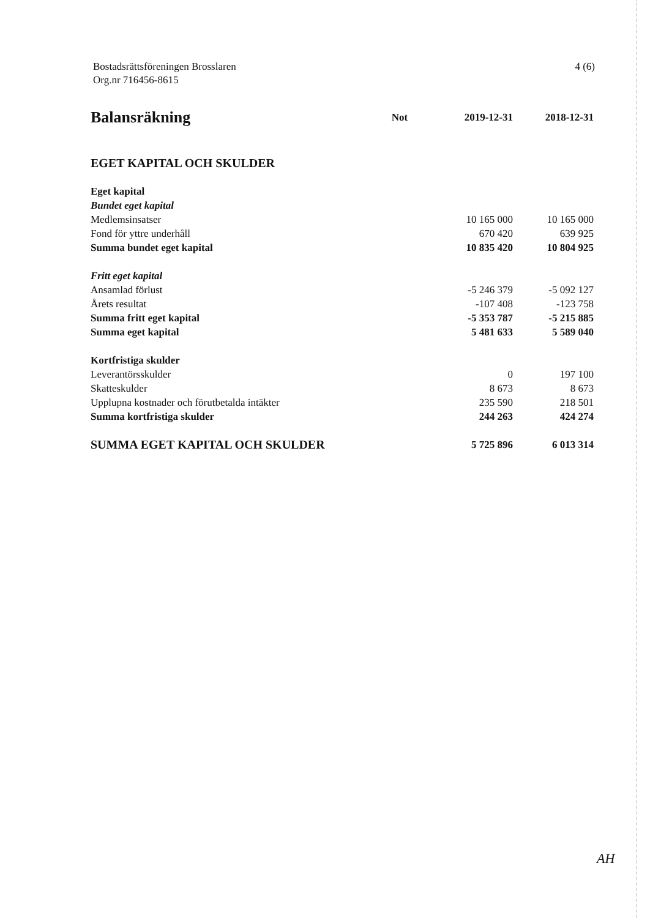Bostadsrättsföreningen Brosslaren
Org.nr 716456-8615
4 (6)
| Balansräkning | Not | 2019-12-31 | 2018-12-31 |
| --- | --- | --- | --- |
| EGET KAPITAL OCH SKULDER | | | |
| Eget kapital | | | |
| Bundet eget kapital | | | |
| Medlemsinsatser | | 10 165 000 | 10 165 000 |
| Fond för yttre underhåll | | 670 420 | 639 925 |
| Summa bundet eget kapital | | 10 835 420 | 10 804 925 |
| Fritt eget kapital | | | |
| Ansamlad förlust | | -5 246 379 | -5 092 127 |
| Årets resultat | | -107 408 | -123 758 |
| Summa fritt eget kapital | | -5 353 787 | -5 215 885 |
| Summa eget kapital | | 5 481 633 | 5 589 040 |
| Kortfristiga skulder | | | |
| Leverantörsskulder | | 0 | 197 100 |
| Skatteskulder | | 8 673 | 8 673 |
| Upplupna kostnader och förutbetalda intäkter | | 235 590 | 218 501 |
| Summa kortfristiga skulder | | 244 263 | 424 274 |
| SUMMA EGET KAPITAL OCH SKULDER | | 5 725 896 | 6 013 314 |
AH